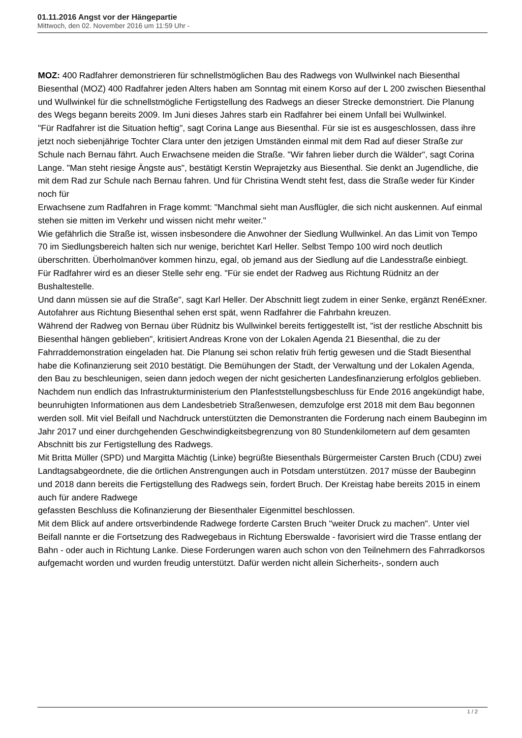01.11.2016 Angst vor der Hängepartie
Mittwoch, den 02. November 2016 um 11:59 Uhr -
MOZ: 400 Radfahrer demonstrieren für schnellstmöglichen Bau des Radwegs von Wullwinkel nach Biesenthal Biesenthal (MOZ) 400 Radfahrer jeden Alters haben am Sonntag mit einem Korso auf der L 200 zwischen Biesenthal und Wullwinkel für die schnellstmögliche Fertigstellung des Radwegs an dieser Strecke demonstriert. Die Planung des Wegs begann bereits 2009. Im Juni dieses Jahres starb ein Radfahrer bei einem Unfall bei Wullwinkel.
"Für Radfahrer ist die Situation heftig", sagt Corina Lange aus Biesenthal. Für sie ist es ausgeschlossen, dass ihre jetzt noch siebenjährige Tochter Clara unter den jetzigen Umständen einmal mit dem Rad auf dieser Straße zur Schule nach Bernau fährt. Auch Erwachsene meiden die Straße. "Wir fahren lieber durch die Wälder", sagt Corina Lange. "Man steht riesige Ängste aus", bestätigt Kerstin Weprajetzky aus Biesenthal. Sie denkt an Jugendliche, die mit dem Rad zur Schule nach Bernau fahren. Und für Christina Wendt steht fest, dass die Straße weder für Kinder noch für
Erwachsene zum Radfahren in Frage kommt: "Manchmal sieht man Ausflügler, die sich nicht auskennen. Auf einmal stehen sie mitten im Verkehr und wissen nicht mehr weiter."
Wie gefährlich die Straße ist, wissen insbesondere die Anwohner der Siedlung Wullwinkel. An das Limit von Tempo 70 im Siedlungsbereich halten sich nur wenige, berichtet Karl Heller. Selbst Tempo 100 wird noch deutlich überschritten. Überholmanöver kommen hinzu, egal, ob jemand aus der Siedlung auf die Landesstraße einbiegt.
Für Radfahrer wird es an dieser Stelle sehr eng. "Für sie endet der Radweg aus Richtung Rüdnitz an der Bushaltestelle.
Und dann müssen sie auf die Straße", sagt Karl Heller. Der Abschnitt liegt zudem in einer Senke, ergänzt RenéExner. Autofahrer aus Richtung Biesenthal sehen erst spät, wenn Radfahrer die Fahrbahn kreuzen.
Während der Radweg von Bernau über Rüdnitz bis Wullwinkel bereits fertiggestellt ist, "ist der restliche Abschnitt bis Biesenthal hängen geblieben", kritisiert Andreas Krone von der Lokalen Agenda 21 Biesenthal, die zu der Fahrraddemonstration eingeladen hat. Die Planung sei schon relativ früh fertig gewesen und die Stadt Biesenthal habe die Kofinanzierung seit 2010 bestätigt. Die Bemühungen der Stadt, der Verwaltung und der Lokalen Agenda, den Bau zu beschleunigen, seien dann jedoch wegen der nicht gesicherten Landesfinanzierung erfolglos geblieben. Nachdem nun endlich das Infrastrukturministerium den Planfeststellungsbeschluss für Ende 2016 angekündigt habe, beunruhigten Informationen aus dem Landesbetrieb Straßenwesen, demzufolge erst 2018 mit dem Bau begonnen werden soll. Mit viel Beifall und Nachdruck unterstützten die Demonstranten die Forderung nach einem Baubeginn im Jahr 2017 und einer durchgehenden Geschwindigkeitsbegrenzung von 80 Stundenkilometern auf dem gesamten Abschnitt bis zur Fertigstellung des Radwegs.
Mit Britta Müller (SPD) und Margitta Mächtig (Linke) begrüßte Biesenthals Bürgermeister Carsten Bruch (CDU) zwei Landtagsabgeordnete, die die örtlichen Anstrengungen auch in Potsdam unterstützen. 2017 müsse der Baubeginn und 2018 dann bereits die Fertigstellung des Radwegs sein, fordert Bruch. Der Kreistag habe bereits 2015 in einem auch für andere Radwege
gefassten Beschluss die Kofinanzierung der Biesenthaler Eigenmittel beschlossen.
Mit dem Blick auf andere ortsverbindende Radwege forderte Carsten Bruch "weiter Druck zu machen". Unter viel Beifall nannte er die Fortsetzung des Radwegebaus in Richtung Eberswalde - favorisiert wird die Trasse entlang der Bahn - oder auch in Richtung Lanke. Diese Forderungen waren auch schon von den Teilnehmern des Fahrradkorsos aufgemacht worden und wurden freudig unterstützt. Dafür werden nicht allein Sicherheits-, sondern auch
1 / 2